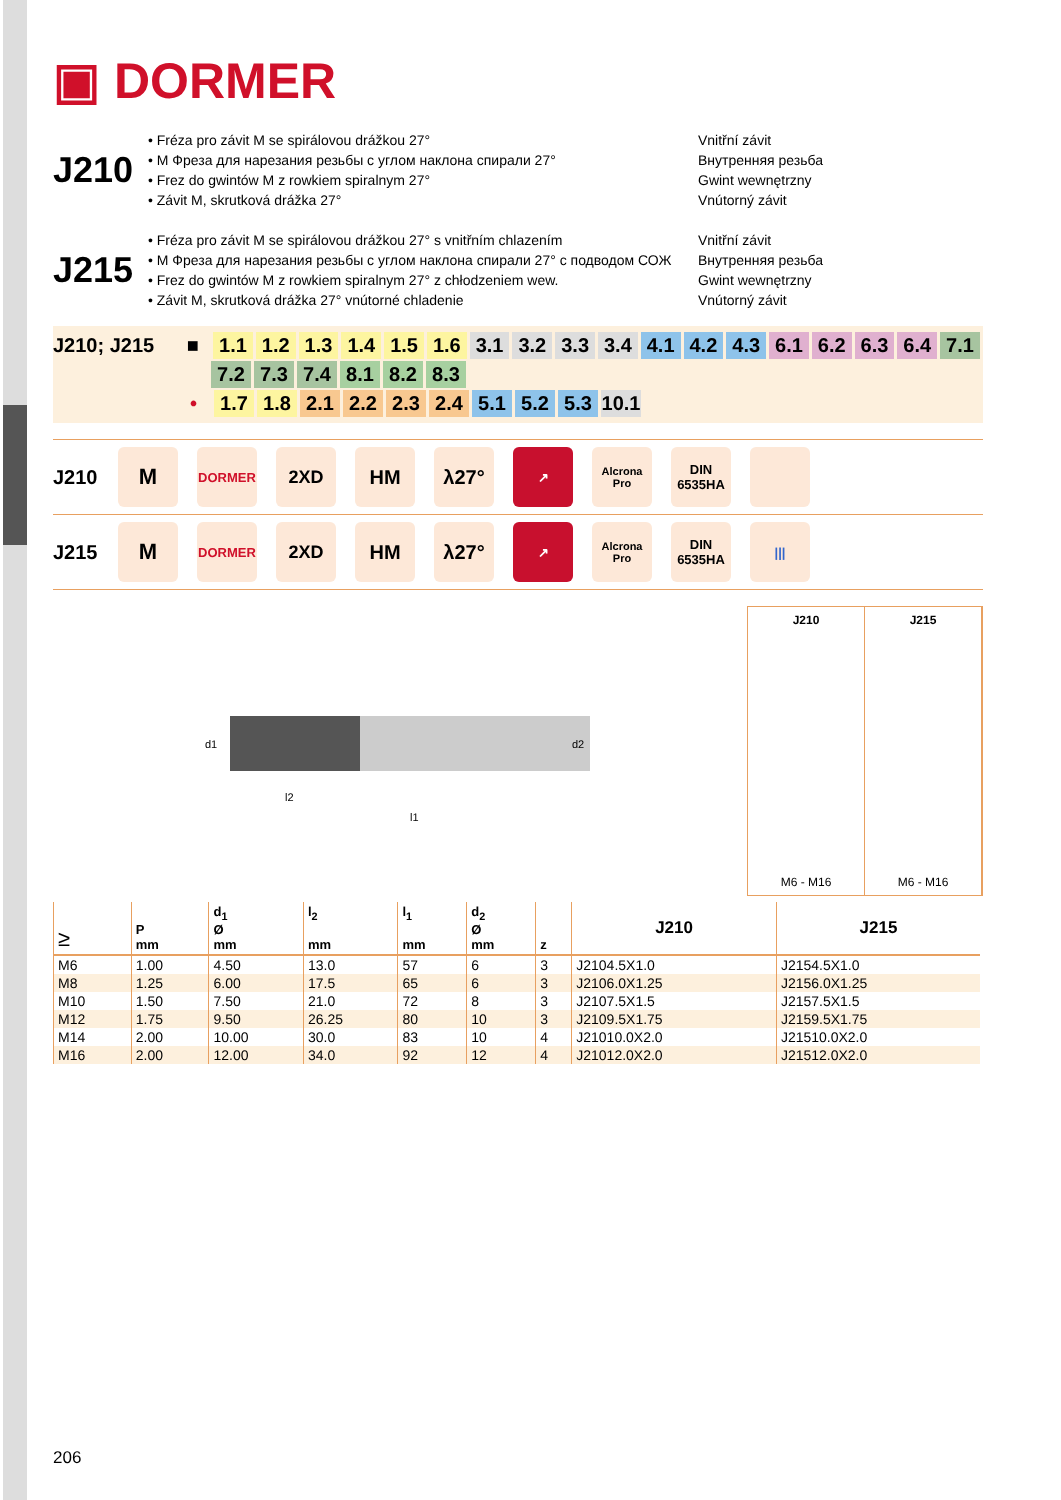▣ DORMER
J210
• Fréza pro závit M se spirálovou drážkou 27°
• M Фреза для нарезания резьбы с углом наклона спирали 27°
• Frez do gwintów M z rowkiem spiralnym 27°
• Závit M, skrutková drážka 27°
Vnitřní závit
Внутренняя резьба
Gwint wewnętrzny
Vnútorný závit
J215
• Fréza pro závit M se spirálovou drážkou 27° s vnitřním chlazením
• M Фреза для нарезания резьбы с углом наклона спирали 27° с подводом СОЖ
• Frez do gwintów M z rowkiem spiralnym 27° z chłodzeniem wew.
• Závit M, skrutková drážka 27° vnútorné chladenie
Vnitřní závit
Внутренняя резьба
Gwint wewnętrzny
Vnútorný závit
J210; J215 ■ 1.1 1.2 1.3 1.4 1.5 1.6 3.1 3.2 3.3 3.4 4.1 4.2 4.3 6.1 6.2 6.3 6.4 7.1
7.2 7.3 7.4 8.1 8.2 8.3
• 1.7 1.8 2.1 2.2 2.3 2.4 5.1 5.2 5.3 10.1
J210
M
DORMER
2XD HM λ27°
↗
Alcrona Pro
DIN 6535HA
J215
M
DORMER
2XD HM λ27°
↗
Alcrona Pro
DIN 6535HA
|||
d1
d2
l2
l1
J210
M6 - M16
J215
M6 - M16
| ≥ | P mm | d<sub>1</sub> Ø mm | l<sub>2</sub> mm | l<sub>1</sub> mm | d<sub>2</sub> Ø mm | z | J210 | J215 |
| --- | --- | --- | --- | --- | --- | --- | --- | --- |
| M6 | 1.00 | 4.50 | 13.0 | 57 | 6 | 3 | J2104.5X1.0 | J2154.5X1.0 |
| M8 | 1.25 | 6.00 | 17.5 | 65 | 6 | 3 | J2106.0X1.25 | J2156.0X1.25 |
| M10 | 1.50 | 7.50 | 21.0 | 72 | 8 | 3 | J2107.5X1.5 | J2157.5X1.5 |
| M12 | 1.75 | 9.50 | 26.25 | 80 | 10 | 3 | J2109.5X1.75 | J2159.5X1.75 |
| M14 | 2.00 | 10.00 | 30.0 | 83 | 10 | 4 | J21010.0X2.0 | J21510.0X2.0 |
| M16 | 2.00 | 12.00 | 34.0 | 92 | 12 | 4 | J21012.0X2.0 | J21512.0X2.0 |
206